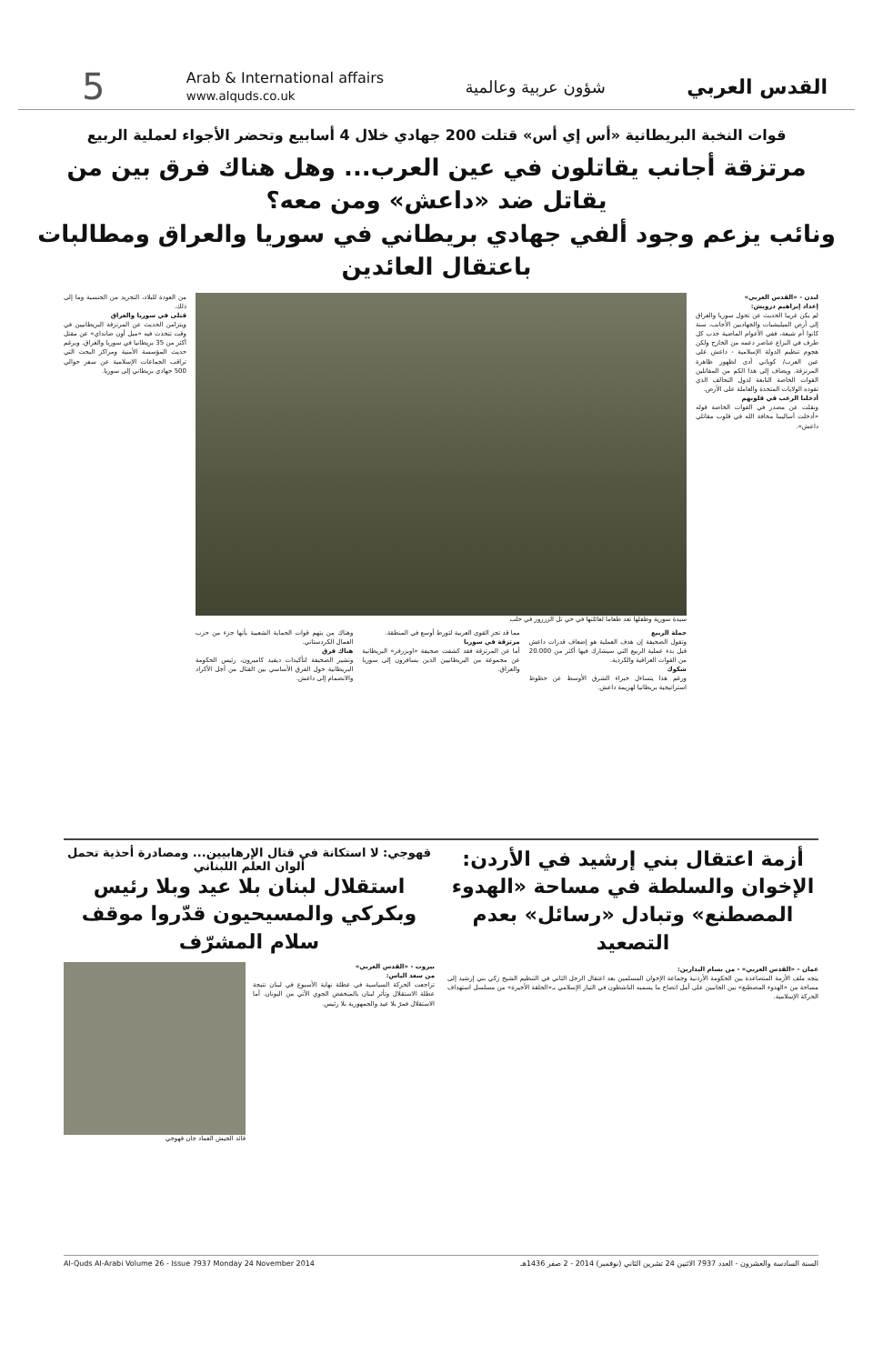5 Arab & International affairs
www.alquds.co.uk شؤون عربية وعالمية القدس العربي
قوات النخبة البريطانية «أس إي أس» قتلت 200 جهادي خلال 4 أسابيع وتحضر الأجواء لعملية الربيع
مرتزقة أجانب يقاتلون في عين العرب... وهل هناك فرق بين من يقاتل ضد «داعش» ومن معه؟
ونائب يزعم وجود ألفي جهادي بريطاني في سوريا والعراق ومطالبات باعتقال العائدين
لندن - «القدس العربي»
إعداد إبراهيم درويش:
لم يكن غريبا الحديث عن تحول سوريا والعراق إلى أرض الميليشيات والجهاديين الأجانب، سنة كانوا أم شيعة، ففي الأعوام الماضية جذب كل طرف في النزاع عناصر دعمه من الخارج ولكن هجوم تنظيم الدولة الإسلامية - داعش على عين العرب/ كوباني أدى لظهور ظاهرة المرتزقة. ويضاف إلى هذا الكم من المقاتلين القوات الخاصة التابعة لدول التحالف الذي تقوده الولايات المتحدة والعاملة على الأرض.
أدخلنا الرعب في قلوبهم
ونقلت عن مصدر في القوات الخاصة قوله «أدخلت أساليبنا مخافة الله في قلوب مقاتلي داعش».
سيدة سورية وطفلها تعد طعاما لعائلتها في حي تل الزرزور في حلب
حملة الربيع
وتقول الصحيفة إن هدف العملية هو إضعاف قدرات داعش قبل بدء عملية الربيع التي سيشارك فيها أكثر من 20.000 من القوات العراقية والكردية.
شكوك
ورغم هذا يتساءل خبراء الشرق الأوسط عن حظوظ استراتيجية بريطانيا لهزيمة داعش.
مما قد تجر القوى العربية لتورط أوسع في المنطقة.
مرتزقة في سوريا
أما عن المرتزقة فقد كشفت صحيفة «اوبزرفر» البريطانية عن مجموعة من البريطانيين الذين يسافرون إلى سوريا والعراق.
وهناك من يتهم قوات الحماية الشعبية بأنها جزء من حزب العمال الكردستاني.
هناك فرق
وتشير الصحيفة لتأكيدات ديفيد كاميرون، رئيس الحكومة البريطانية حول الفرق الأساسي بين القتال من أجل الأكراد والانضمام إلى داعش.
من العودة للبلاد، التجريد من الجنسية وما إلى ذلك.
قتلى في سوريا والعراق
ويتزامن الحديث عن المرتزقة البريطانيين في وقت تتحدث فيه «ميل أون صانداي» عن مقتل أكثر من 35 بريطانيا في سوريا والعراق. ويرغم حديث المؤسسة الأمنية ومراكز البحث التي تراقب الجماعات الإسلامية عن سفر حوالي 500 جهادي بريطاني إلى سوريا.
أزمة اعتقال بني إرشيد في الأردن: الإخوان والسلطة في مساحة «الهدوء المصطنع» وتبادل «رسائل» بعدم التصعيد
عمان - «القدس العربي» - من بسام البدارين:
يتجه ملف الأزمة المتصاعدة بين الحكومة الأردنية وجماعة الإخوان المسلمين بعد اعتقال الرجل الثاني في التنظيم الشيخ زكي بني إرشيد إلى مساحة من «الهدوء المصطنع» بين الجانبين على أمل اتضاح ما يسميه الناشطون في التيار الإسلامي بـ«الحلقة الأخيرة» من مسلسل استهداف الحركة الإسلامية.
قهوجي: لا استكانة في قتال الإرهابيين... ومصادرة أحذية تحمل ألوان العلم اللبناني
استقلال لبنان بلا عيد وبلا رئيس
وبكركي والمسيحيون قدّروا موقف سلام المشرّف
بيروت - «القدس العربي»
من سعد الياس:
تراجعت الحركة السياسية في عطلة نهاية الأسبوع في لبنان نتيجة عطلة الاستقلال وتأثر لبنان بالمنخفض الجوي الآتي من اليونان. أما الاستقلال فمرّ بلا عيد والجمهورية بلا رئيس.
قائد الجيش العماد جان قهوجي
Al-Quds Al-Arabi Volume 26 - Issue 7937 Monday 24 November 2014 السنة السادسة والعشرون - العدد 7937 الاثنين 24 تشرين الثاني (نوفمبر) 2014 - 2 صفر 1436هـ